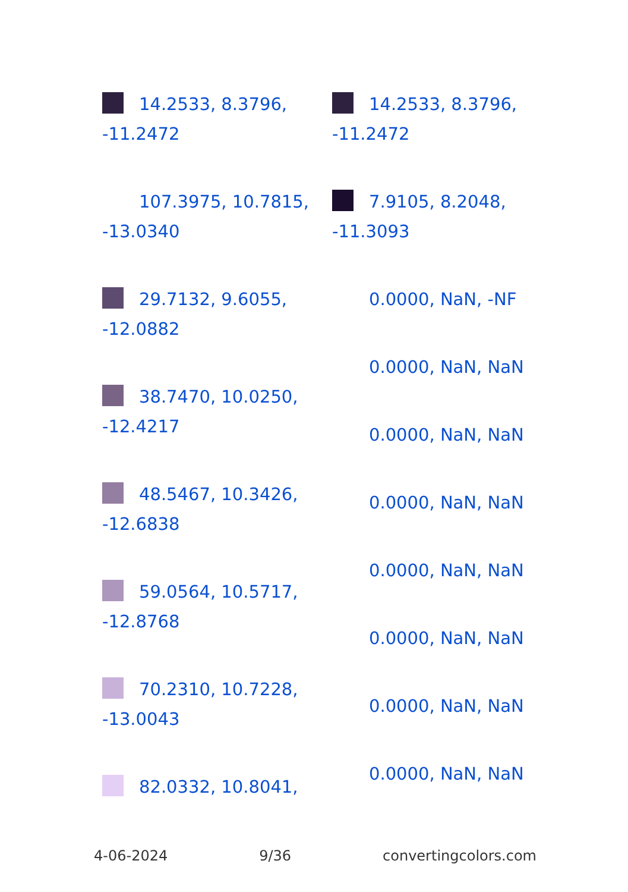14.2533, 8.3796, -11.2472
107.3975, 10.7815, -13.0340
29.7132, 9.6055, -12.0882
38.7470, 10.0250, -12.4217
48.5467, 10.3426, -12.6838
59.0564, 10.5717, -12.8768
70.2310, 10.7228, -13.0043
82.0332, 10.8041,
14.2533, 8.3796, -11.2472
7.9105, 8.2048, -11.3093
0.0000, NaN, -NF
0.0000, NaN, NaN
0.0000, NaN, NaN
0.0000, NaN, NaN
0.0000, NaN, NaN
0.0000, NaN, NaN
0.0000, NaN, NaN
0.0000, NaN, NaN
4-06-2024 9/36 convertingcolors.com